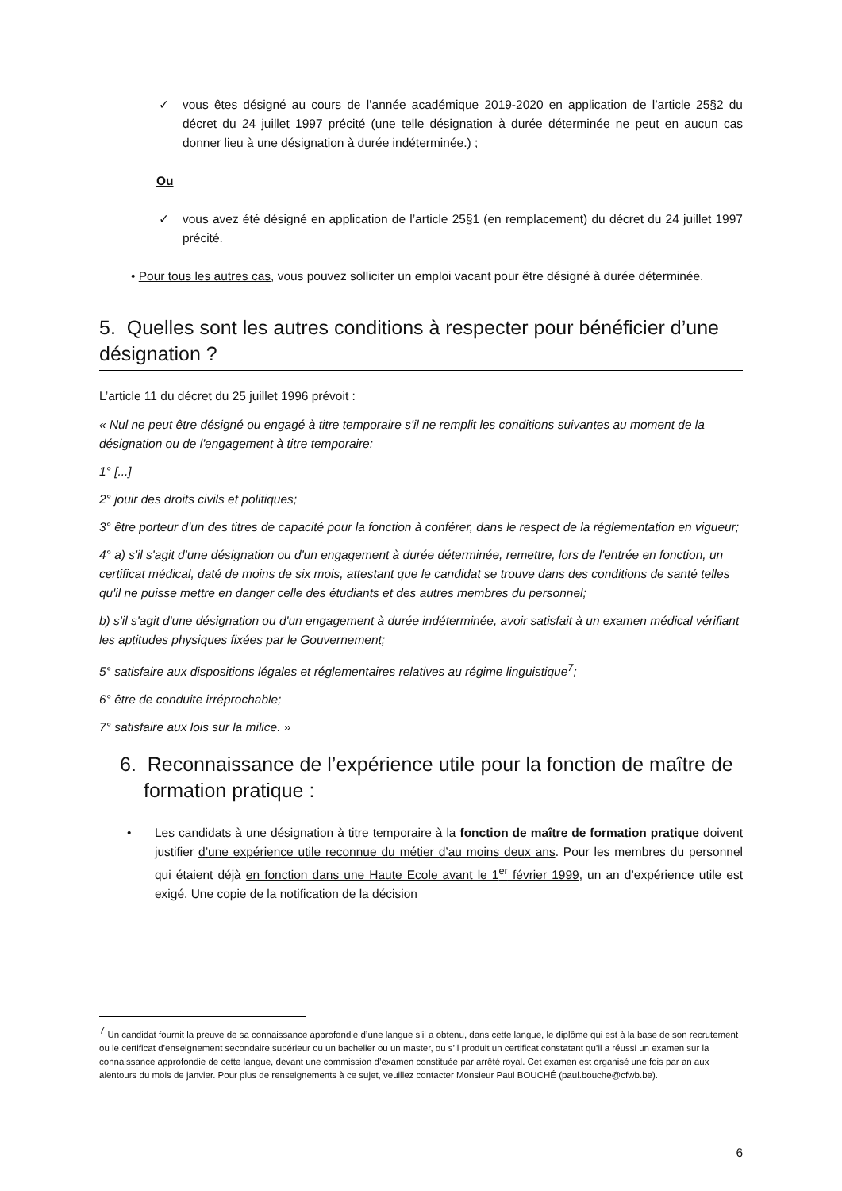✓ vous êtes désigné au cours de l’année académique 2019-2020 en application de l’article 25§2 du décret du 24 juillet 1997 précité (une telle désignation à durée déterminée ne peut en aucun cas donner lieu à une désignation à durée indéterminée.) ;
Ou
✓ vous avez été désigné en application de l’article 25§1 (en remplacement) du décret du 24 juillet 1997 précité.
• Pour tous les autres cas, vous pouvez solliciter un emploi vacant pour être désigné à durée déterminée.
5. Quelles sont les autres conditions à respecter pour bénéficier d’une désignation ?
L’article 11 du décret du 25 juillet 1996 prévoit :
« Nul ne peut être désigné ou engagé à titre temporaire s'il ne remplit les conditions suivantes au moment de la désignation ou de l'engagement à titre temporaire:
1° [...]
2° jouir des droits civils et politiques;
3° être porteur d'un des titres de capacité pour la fonction à conférer, dans le respect de la réglementation en vigueur;
4° a) s'il s'agit d'une désignation ou d'un engagement à durée déterminée, remettre, lors de l'entrée en fonction, un certificat médical, daté de moins de six mois, attestant que le candidat se trouve dans des conditions de santé telles qu'il ne puisse mettre en danger celle des étudiants et des autres membres du personnel;
b) s'il s'agit d'une désignation ou d'un engagement à durée indéterminée, avoir satisfait à un examen médical vérifiant les aptitudes physiques fixées par le Gouvernement;
5° satisfaire aux dispositions légales et réglementaires relatives au régime linguistique<sup>7</sup>;
6° être de conduite irréprochable;
7° satisfaire aux lois sur la milice. »
6. Reconnaissance de l’expérience utile pour la fonction de maître de formation pratique :
• Les candidats à une désignation à titre temporaire à la fonction de maître de formation pratique doivent justifier d’une expérience utile reconnue du métier d’au moins deux ans. Pour les membres du personnel qui étaient déjà en fonction dans une Haute Ecole avant le 1<sup>er</sup> février 1999, un an d’expérience utile est exigé. Une copie de la notification de la décision
<sup>7</sup> Un candidat fournit la preuve de sa connaissance approfondie d’une langue s’il a obtenu, dans cette langue, le diplôme qui est à la base de son recrutement ou le certificat d’enseignement secondaire supérieur ou un bachelier ou un master, ou s’il produit un certificat constatant qu’il a réussi un examen sur la connaissance approfondie de cette langue, devant une commission d’examen constituée par arrêté royal. Cet examen est organisé une fois par an aux alentours du mois de janvier. Pour plus de renseignements à ce sujet, veuillez contacter Monsieur Paul BOUCHÉ (paul.bouche@cfwb.be).
6